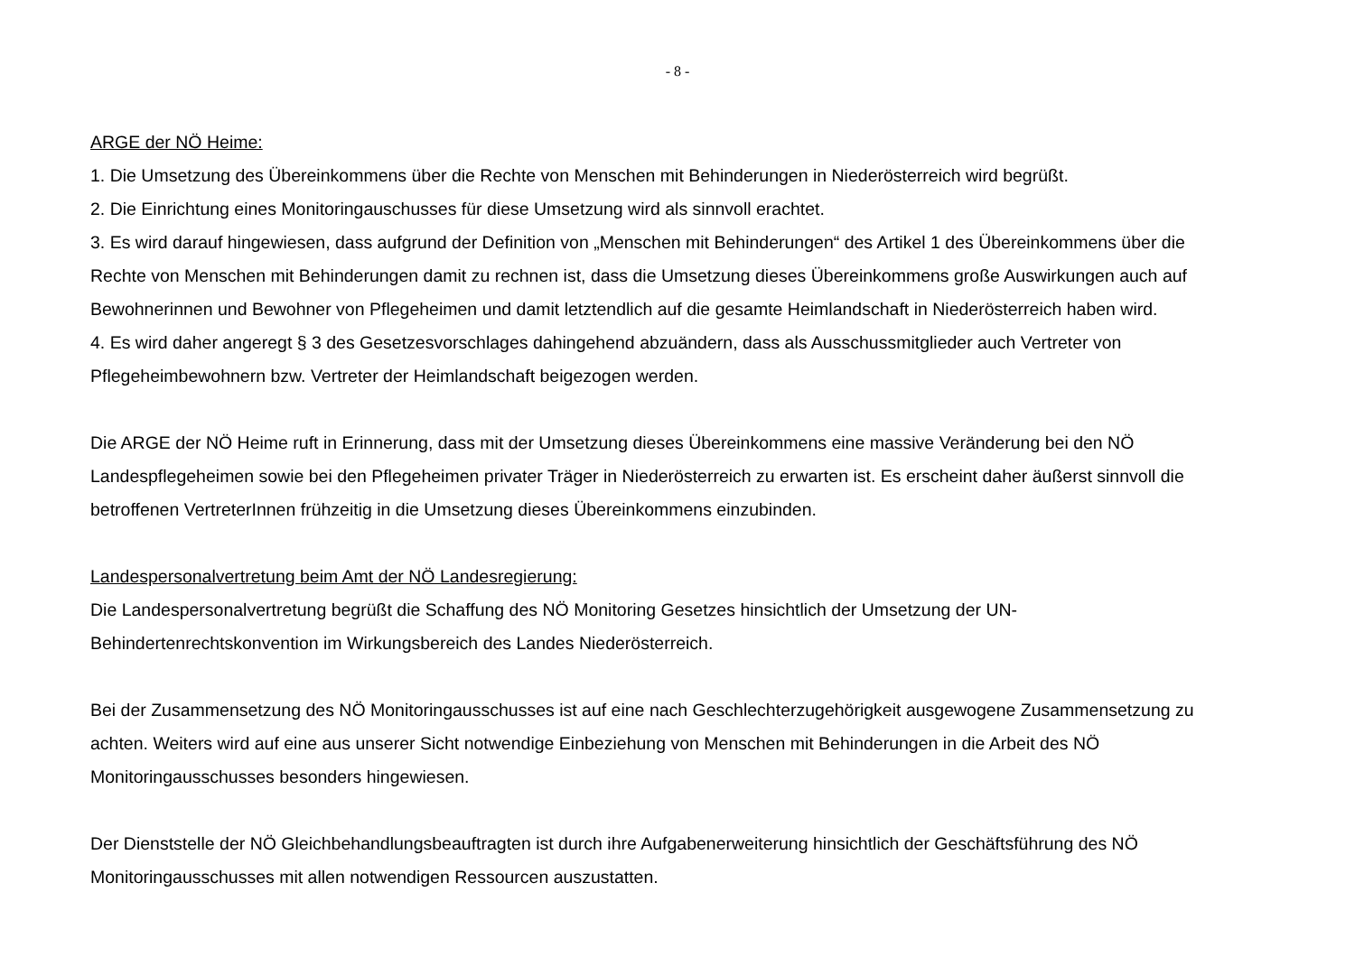- 8 -
ARGE der NÖ Heime:
1. Die Umsetzung des Übereinkommens über die Rechte von Menschen mit Behinderungen in Niederösterreich wird begrüßt.
2. Die Einrichtung eines Monitoringauschusses für diese Umsetzung wird als sinnvoll erachtet.
3. Es wird darauf hingewiesen, dass aufgrund der Definition von „Menschen mit Behinderungen“ des Artikel 1 des Übereinkommens über die Rechte von Menschen mit Behinderungen damit zu rechnen ist, dass die Umsetzung dieses Übereinkommens große Auswirkungen auch auf Bewohnerinnen und Bewohner von Pflegeheimen und damit letztendlich auf die gesamte Heimlandschaft in Niederösterreich haben wird.
4. Es wird daher angeregt § 3 des Gesetzesvorschlages dahingehend abzuändern, dass als Ausschussmitglieder auch Vertreter von Pflegeheimbewohnern bzw. Vertreter der Heimlandschaft beigezogen werden.
Die ARGE der NÖ Heime ruft in Erinnerung, dass mit der Umsetzung dieses Übereinkommens eine massive Veränderung bei den NÖ Landespflegeheimen sowie bei den Pflegeheimen privater Träger in Niederösterreich zu erwarten ist. Es erscheint daher äußerst sinnvoll die betroffenen VertreterInnen frühzeitig in die Umsetzung dieses Übereinkommens einzubinden.
Landespersonalvertretung beim Amt der NÖ Landesregierung:
Die Landespersonalvertretung begrüßt die Schaffung des NÖ Monitoring Gesetzes hinsichtlich der Umsetzung der UN-Behindertenrechtskonvention im Wirkungsbereich des Landes Niederösterreich.
Bei der Zusammensetzung des NÖ Monitoringausschusses ist auf eine nach Geschlechterzugehörigkeit ausgewogene Zusammensetzung zu achten. Weiters wird auf eine aus unserer Sicht notwendige Einbeziehung von Menschen mit Behinderungen in die Arbeit des NÖ Monitoringausschusses besonders hingewiesen.
Der Dienststelle der NÖ Gleichbehandlungsbeauftragten ist durch ihre Aufgabenerweiterung hinsichtlich der Geschäftsführung des NÖ Monitoringausschusses mit allen notwendigen Ressourcen auszustatten.